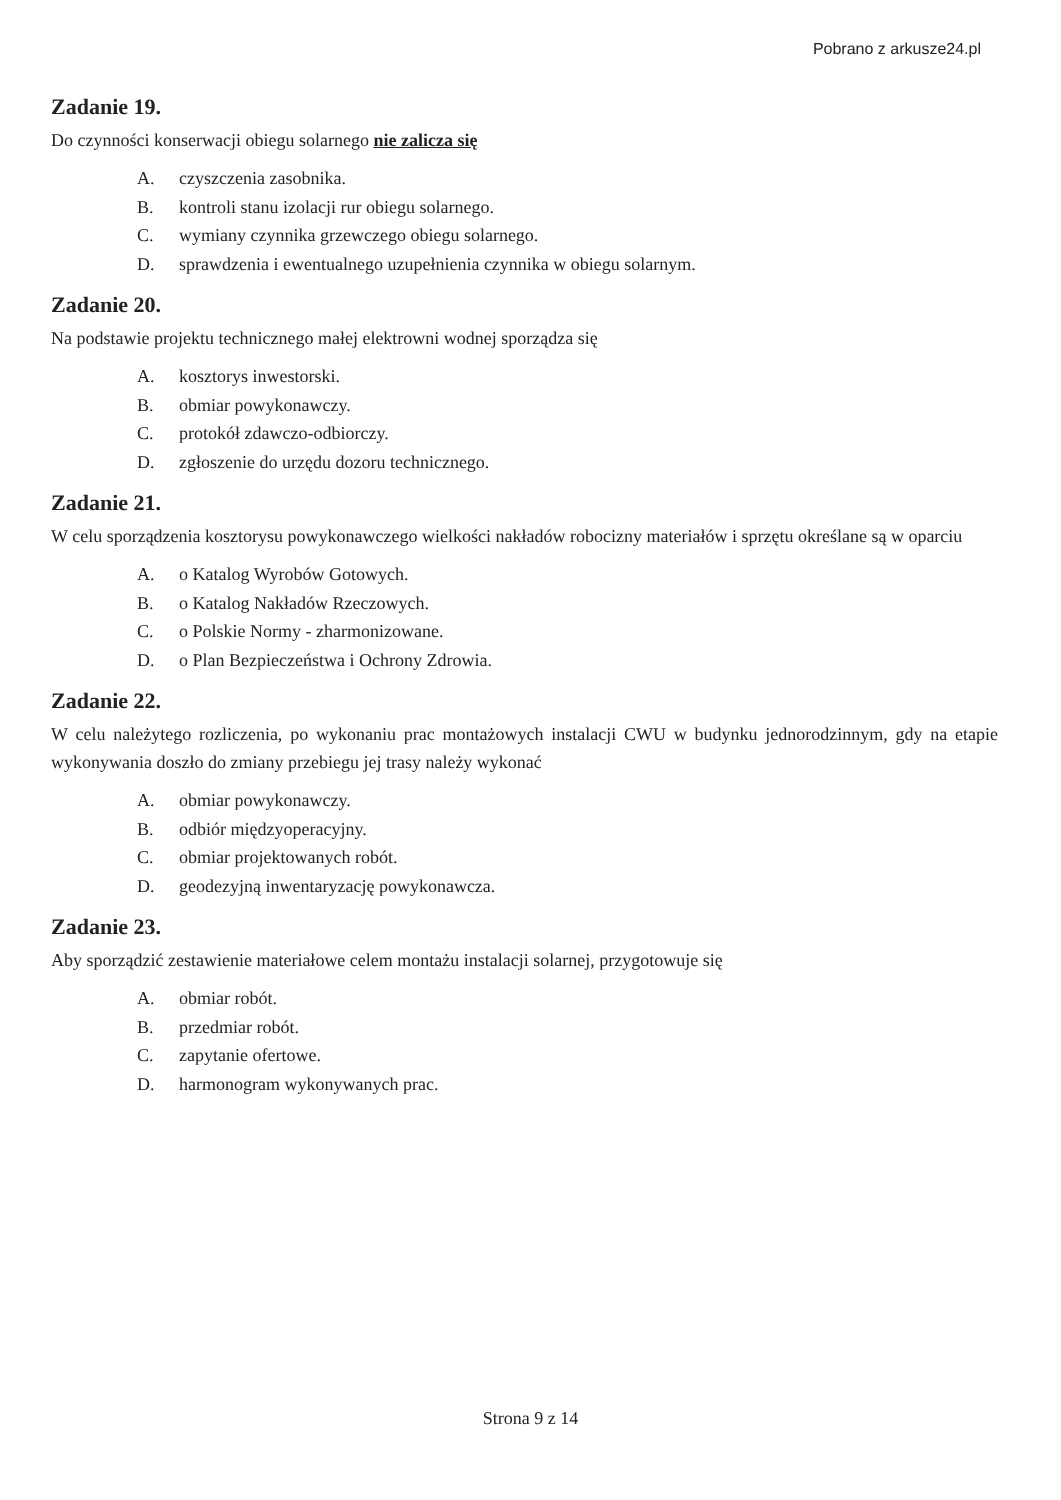Pobrano z arkusze24.pl
Zadanie 19.
Do czynności konserwacji obiegu solarnego nie zalicza się
A. czyszczenia zasobnika.
B. kontroli stanu izolacji rur obiegu solarnego.
C. wymiany czynnika grzewczego obiegu solarnego.
D. sprawdzenia i ewentualnego uzupełnienia czynnika w obiegu solarnym.
Zadanie 20.
Na podstawie projektu technicznego małej elektrowni wodnej sporządza się
A. kosztorys inwestorski.
B. obmiar powykonawczy.
C. protokół zdawczo-odbiorczy.
D. zgłoszenie do urzędu dozoru technicznego.
Zadanie 21.
W celu sporządzenia kosztorysu powykonawczego wielkości nakładów robocizny materiałów i sprzętu określane są w oparciu
A. o Katalog Wyrobów Gotowych.
B. o Katalog Nakładów Rzeczowych.
C. o Polskie Normy - zharmonizowane.
D. o Plan Bezpieczeństwa i Ochrony Zdrowia.
Zadanie 22.
W celu należytego rozliczenia, po wykonaniu prac montażowych instalacji CWU w budynku jednorodzinnym, gdy na etapie wykonywania doszło do zmiany przebiegu jej trasy należy wykonać
A. obmiar powykonawczy.
B. odbiór międzyoperacyjny.
C. obmiar projektowanych robót.
D. geodezyjną inwentaryzację powykonawcza.
Zadanie 23.
Aby sporządzić zestawienie materiałowe celem montażu instalacji solarnej, przygotowuje się
A. obmiar robót.
B. przedmiar robót.
C. zapytanie ofertowe.
D. harmonogram wykonywanych prac.
Strona 9 z 14